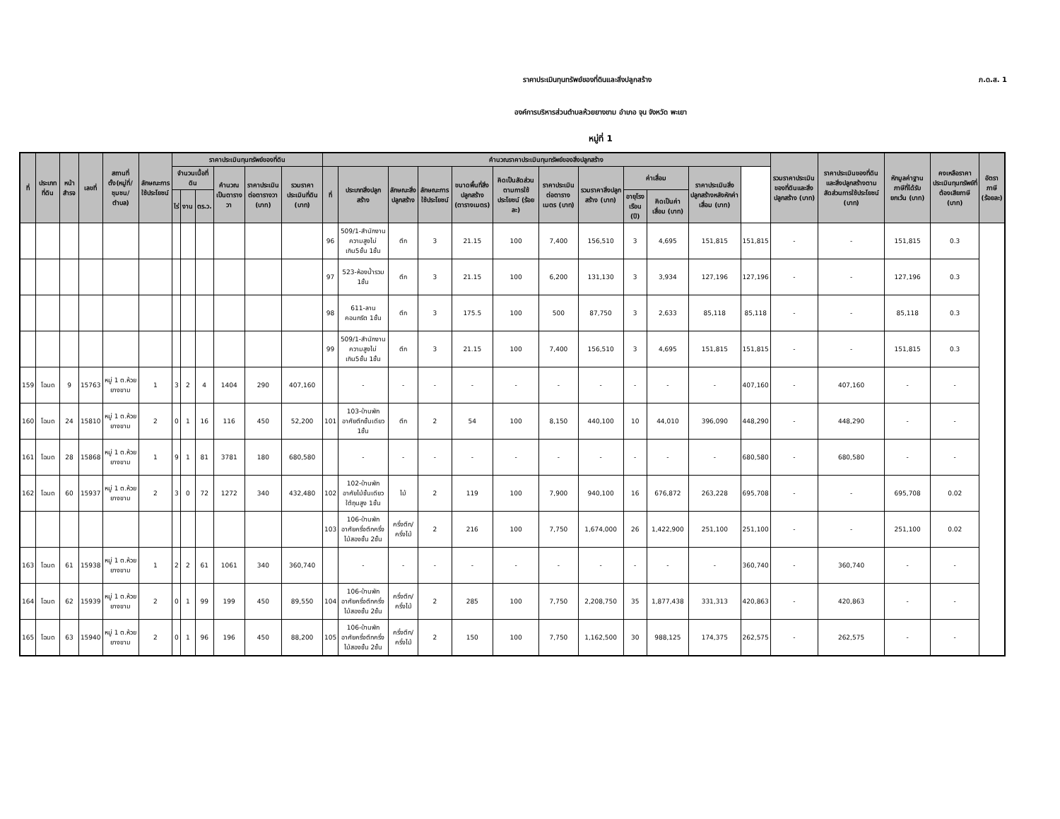ราคาประเมินทุนทรัพย์ของที่ดินและสิ่งปลูกสร้าง ภ.ด.ส. 1
องค์การบริหารส่วนตำบลห้วยยางขาม อำเภอ จุน จังหวัด พะเยา
หมู่ที่ 1
| ที่ | ประเภทที่ดิน | หน้าสำรจ | เลขที่ | สถานที่ตั้ง(หมู่ที่/ชุมชน/ตำบล) | ลักษณะการใช้ประโยชน์ | ราคาประเมินทุนทรัพย์ของที่ดิน | | | | | | คำนวณราคาประเมินทุนทรัพย์ของสิ่งปลูกสร้าง | | | | | | | | | | | | รวมราคาประเมินของที่ดินและสิ่งปลูกสร้าง (บาท) | ราคาประเมินของที่ดินและสิ่งปลูกสร้างตามสัดส่วนการใช้ประโยชน์ (บาท) | หักมูลค่าฐานภาษีที่ได้รับยกเว้น (บาท) | คงเหลือราคาประเมินทุนทรัพย์ที่ต้องเสียภาษี (บาท) | อัตราภาษี (ร้อยละ) |
| --- | --- | --- | --- | --- | --- | --- | --- | --- | --- | --- | --- | --- | --- | --- | --- | --- | --- | --- | --- | --- | --- | --- | --- | --- | --- | --- | --- | --- |
| | | | | | | จำนวนเนื้อที่ดิน | | | คำนวณเป็นตารางวา | ราคาประเมินต่อตารางวา (บาท) | รวมราคาประเมินที่ดิน (บาท) | ที่ | ประเภทสิ่งปลูกสร้าง | ลักษณะสิ่งปลูกสร้าง | ลักษณะการใช้ประโยชน์ | ขนาดพื้นที่สิ่งปลูกสร้าง (ตารางเมตร) | คิดเป็นสัดส่วนตามการใช้ประโยชน์ (ร้อยละ) | ราคาประเมินต่อตารางเมตร (บาท) | รวมราคาสิ่งปลูกสร้าง (บาท) | ค่าเสื่อม | | ราคาประเมินสิ่งปลูกสร้างหลังหักค่าเสื่อม (บาท) | | | | | | |
| | | | | | | ไร่ | งาน | ตร.ว. | | | | | | | | | | | | อายุโรงเรือน (ปี) | คิดเป็นค่าเสื่อม (บาท) | | | | | | | |
| | | | | | | | | | | | | 96 | 509/1-สำนักงานความสูงไม่เกิน5ชั้น 1ชั้น | ตึก | 3 | 21.15 | 100 | 7,400 | 156,510 | 3 | 4,695 | 151,815 | 151,815 | - | - | 151,815 | 0.3 | |
| | | | | | | | | | | | | 97 | 523-ห้องน้ำรวม 1ชั้น | ตึก | 3 | 21.15 | 100 | 6,200 | 131,130 | 3 | 3,934 | 127,196 | 127,196 | - | - | 127,196 | 0.3 | |
| | | | | | | | | | | | | 98 | 611-ลานคอนกรีต 1ชั้น | ตึก | 3 | 175.5 | 100 | 500 | 87,750 | 3 | 2,633 | 85,118 | 85,118 | - | - | 85,118 | 0.3 | |
| | | | | | | | | | | | | 99 | 509/1-สำนักงานความสูงไม่เกิน5ชั้น 1ชั้น | ตึก | 3 | 21.15 | 100 | 7,400 | 156,510 | 3 | 4,695 | 151,815 | 151,815 | - | - | 151,815 | 0.3 | |
| 159 | โฉนด | 9 | 15763 | หมู่ 1 ต.ห้วยยางขาม | 1 | 3 | 2 | 4 | 1404 | 290 | 407,160 | | - | - | - | - | - | - | - | - | - | - | 407,160 | - | 407,160 | - | - | |
| 160 | โฉนด | 24 | 15810 | หมู่ 1 ต.ห้วยยางขาม | 2 | 0 | 1 | 16 | 116 | 450 | 52,200 | 101 | 103-บ้านพักอาศัยตึกชั้นเดียว 1ชั้น | ตึก | 2 | 54 | 100 | 8,150 | 440,100 | 10 | 44,010 | 396,090 | 448,290 | - | 448,290 | - | - | |
| 161 | โฉนด | 28 | 15868 | หมู่ 1 ต.ห้วยยางขาม | 1 | 9 | 1 | 81 | 3781 | 180 | 680,580 | | - | - | - | - | - | - | - | - | - | - | 680,580 | - | 680,580 | - | - | |
| 162 | โฉนด | 60 | 15937 | หมู่ 1 ต.ห้วยยางขาม | 2 | 3 | 0 | 72 | 1272 | 340 | 432,480 | 102 | 102-บ้านพักอาศัยไม้ชั้นเดียวใต้ถุนสูง 1ชั้น | ไม้ | 2 | 119 | 100 | 7,900 | 940,100 | 16 | 676,872 | 263,228 | 695,708 | - | - | 695,708 | 0.02 | |
| | | | | | | | | | | | | 103 | 106-บ้านพักอาศัยครึ่งตึกครึ่งไม้สองชั้น 2ชั้น | ครึ่งตึก/ครึ่งไม้ | 2 | 216 | 100 | 7,750 | 1,674,000 | 26 | 1,422,900 | 251,100 | 251,100 | - | - | 251,100 | 0.02 | |
| 163 | โฉนด | 61 | 15938 | หมู่ 1 ต.ห้วยยางขาม | 1 | 2 | 2 | 61 | 1061 | 340 | 360,740 | | - | - | - | - | - | - | - | - | - | - | 360,740 | - | 360,740 | - | - | |
| 164 | โฉนด | 62 | 15939 | หมู่ 1 ต.ห้วยยางขาม | 2 | 0 | 1 | 99 | 199 | 450 | 89,550 | 104 | 106-บ้านพักอาศัยครึ่งตึกครึ่งไม้สองชั้น 2ชั้น | ครึ่งตึก/ครึ่งไม้ | 2 | 285 | 100 | 7,750 | 2,208,750 | 35 | 1,877,438 | 331,313 | 420,863 | - | 420,863 | - | - | |
| 165 | โฉนด | 63 | 15940 | หมู่ 1 ต.ห้วยยางขาม | 2 | 0 | 1 | 96 | 196 | 450 | 88,200 | 105 | 106-บ้านพักอาศัยครึ่งตึกครึ่งไม้สองชั้น 2ชั้น | ครึ่งตึก/ครึ่งไม้ | 2 | 150 | 100 | 7,750 | 1,162,500 | 30 | 988,125 | 174,375 | 262,575 | - | 262,575 | - | - | |